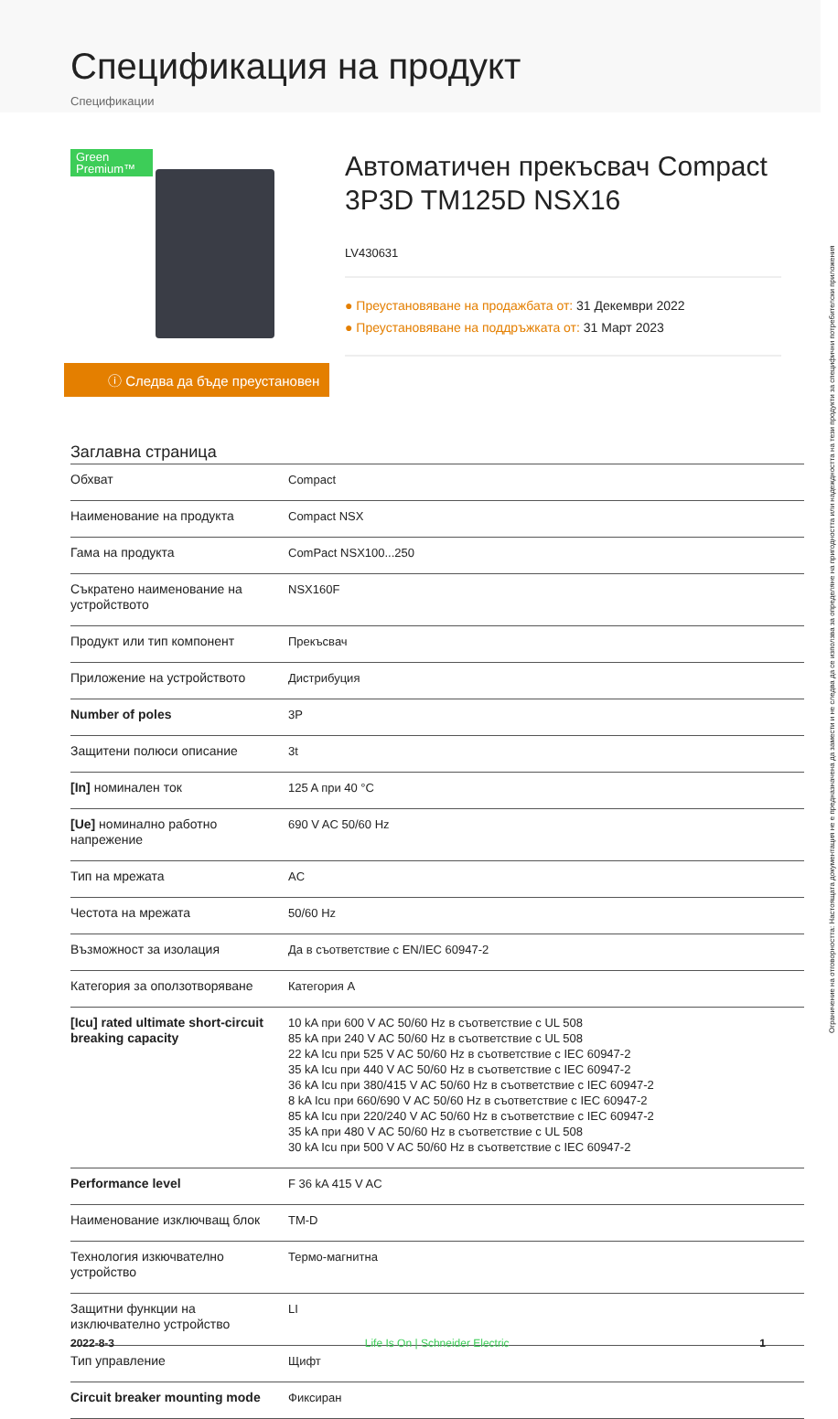Спецификация на продукт
Спецификации
Ограничение на отговорността: Настоящата документация не е предназначена да замести и не следва да се използва за определяне на пригодността или надеждността на тези продукти за специфични потребителски приложения
Green Premium™
ⓘ Следва да бъде преустановен
Автоматичен прекъсвач Compact 3P3D TM125D NSX16
LV430631
● Преустановяване на продажбата от: 31 Декември 2022
● Преустановяване на поддръжката от: 31 Март 2023
Заглавна страница
| Обхват | Compact |
| Наименование на продукта | Compact NSX |
| Гама на продукта | ComPact NSX100...250 |
| Съкратено наименование на устройството | NSX160F |
| Продукт или тип компонент | Прекъсвач |
| Приложение на устройството | Дистрибуция |
| Number of poles | 3P |
| Защитени полюси описание | 3t |
| [In] номинален ток | 125 A при 40 °C |
| [Ue] номинално работно напрежение | 690 V AC 50/60 Hz |
| Тип на мрежата | AC |
| Честота на мрежата | 50/60 Hz |
| Възможност за изолация | Да в съответствие с EN/IEC 60947-2 |
| Категория за оползотворяване | Категория A |
| [Icu] rated ultimate short-circuit breaking capacity | 10 kA при 600 V AC 50/60 Hz в съответствие с UL 508 85 kA при 240 V AC 50/60 Hz в съответствие с UL 508 22 kA Icu при 525 V AC 50/60 Hz в съответствие с IEC 60947-2 35 kA Icu при 440 V AC 50/60 Hz в съответствие с IEC 60947-2 36 kA Icu при 380/415 V AC 50/60 Hz в съответствие с IEC 60947-2 8 kA Icu при 660/690 V AC 50/60 Hz в съответствие с IEC 60947-2 85 kA Icu при 220/240 V AC 50/60 Hz в съответствие с IEC 60947-2 35 kA при 480 V AC 50/60 Hz в съответствие с UL 508 30 kA Icu при 500 V AC 50/60 Hz в съответствие с IEC 60947-2 |
| Performance level | F 36 kA 415 V AC |
| Наименование изключващ блок | TM-D |
| Технология изкючвателно устройство | Термо-магнитна |
| Защитни функции на изключвателно устройство | LI |
| Тип управление | Щифт |
| Circuit breaker mounting mode | Фиксиран |
2022-8-3 Life Is On | Schneider Electric 1